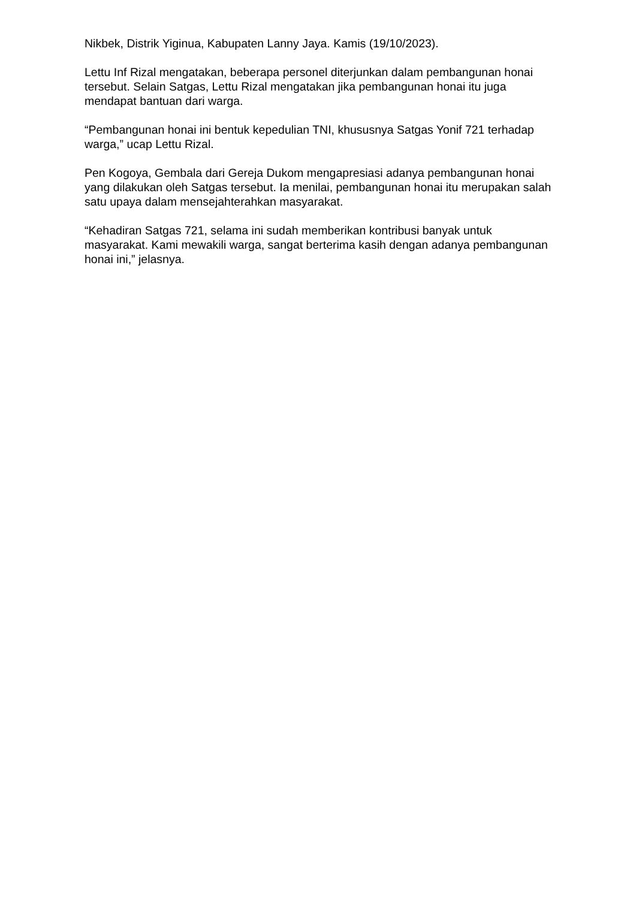Nikbek, Distrik Yiginua, Kabupaten Lanny Jaya. Kamis (19/10/2023).
Lettu Inf Rizal mengatakan, beberapa personel diterjunkan dalam pembangunan honai tersebut. Selain Satgas, Lettu Rizal mengatakan jika pembangunan honai itu juga mendapat bantuan dari warga.
“Pembangunan honai ini bentuk kepedulian TNI, khususnya Satgas Yonif 721 terhadap warga,” ucap Lettu Rizal.
Pen Kogoya, Gembala dari Gereja Dukom mengapresiasi adanya pembangunan honai yang dilakukan oleh Satgas tersebut. Ia menilai, pembangunan honai itu merupakan salah satu upaya dalam mensejahterahkan masyarakat.
“Kehadiran Satgas 721, selama ini sudah memberikan kontribusi banyak untuk masyarakat. Kami mewakili warga, sangat berterima kasih dengan adanya pembangunan honai ini,” jelasnya.